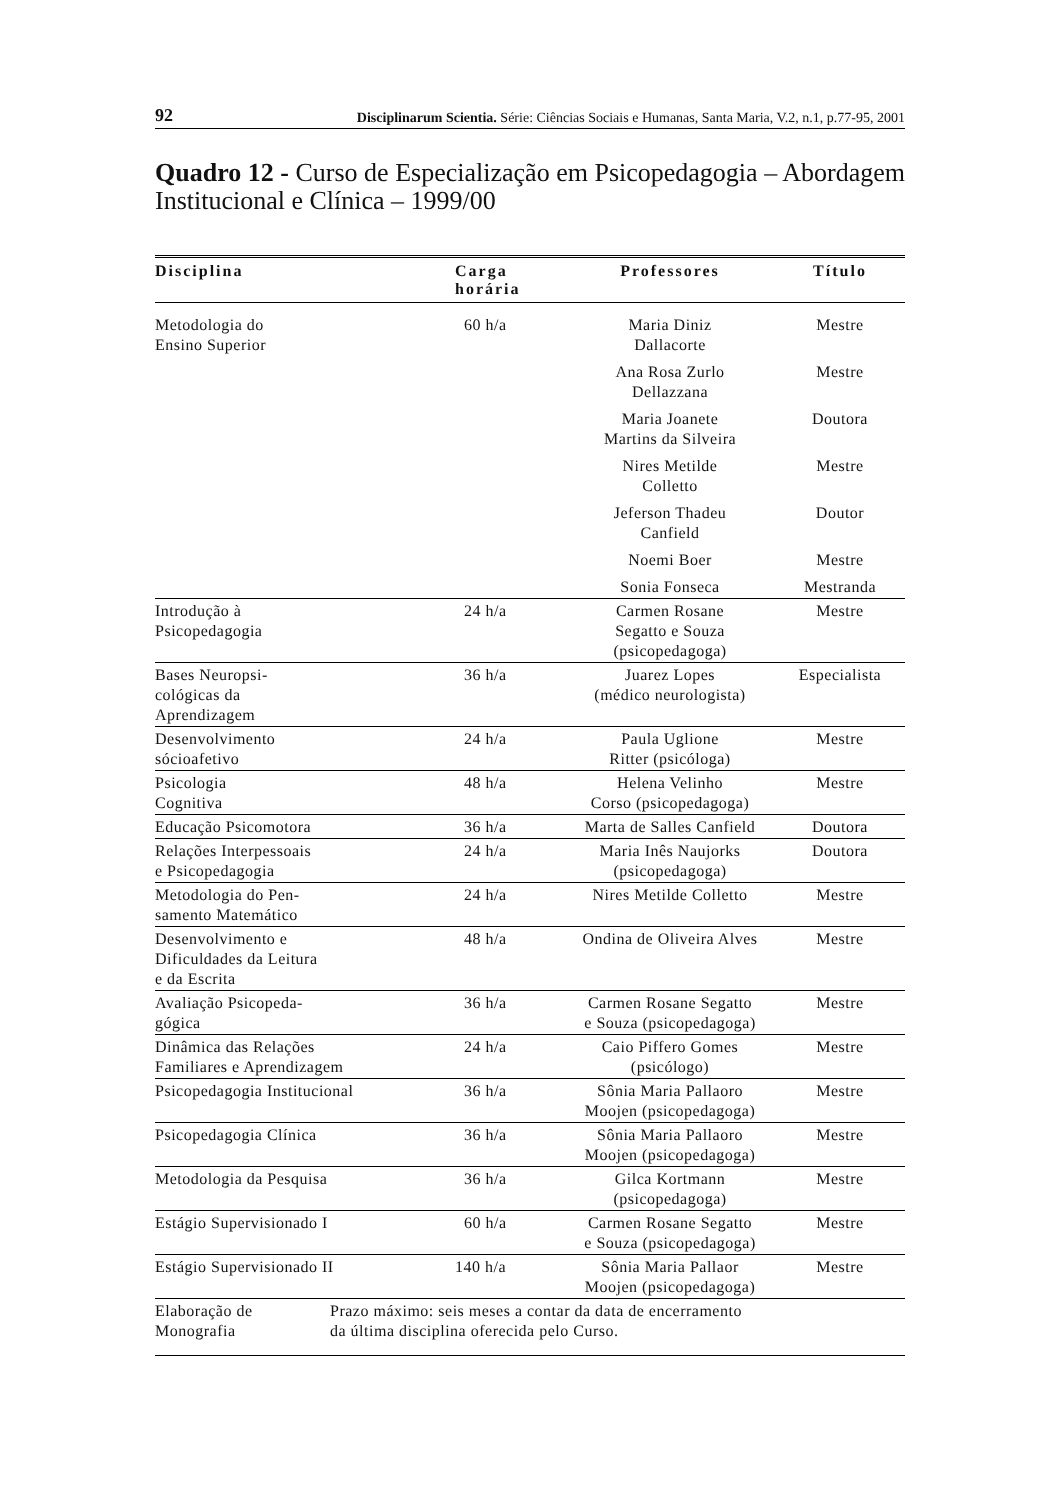92 Disciplinarum Scientia. Série: Ciências Sociais e Humanas, Santa Maria, V.2, n.1, p.77-95, 2001
Quadro 12 - Curso de Especialização em Psicopedagogia – Abordagem Institucional e Clínica – 1999/00
| Disciplina | Carga horária | Professores | Título |
| --- | --- | --- | --- |
| Metodologia do Ensino Superior | 60 h/a | Maria Diniz Dallacorte | Mestre |
| | | Ana Rosa Zurlo Dellazzana | Mestre |
| | | Maria Joanete Martins da Silveira | Doutora |
| | | Nires Metilde Colletto | Mestre |
| | | Jeferson Thadeu Canfield | Doutor |
| | | Noemi Boer | Mestre |
| | | Sonia Fonseca | Mestranda |
| Introdução à Psicopedagogia | 24 h/a | Carmen Rosane Segatto e Souza (psicopedagoga) | Mestre |
| Bases Neuropsi- cológicas da Aprendizagem | 36 h/a | Juarez Lopes (médico neurologista) | Especialista |
| Desenvolvimento sócioafetivo | 24 h/a | Paula Uglione Ritter (psicóloga) | Mestre |
| Psicologia Cognitiva | 48 h/a | Helena Velinho Corso (psicopedagoga) | Mestre |
| Educação Psicomotora | 36 h/a | Marta de Salles Canfield | Doutora |
| Relações Interpessoais e Psicopedagogia | 24 h/a | Maria Inês Naujorks (psicopedagoga) | Doutora |
| Metodologia do Pen- samento Matemático | 24 h/a | Nires Metilde Colletto | Mestre |
| Desenvolvimento e Dificuldades da Leitura e da Escrita | 48 h/a | Ondina de Oliveira Alves | Mestre |
| Avaliação Psicopeda- gógica | 36 h/a | Carmen Rosane Segatto e Souza (psicopedagoga) | Mestre |
| Dinâmica das Relações Familiares e Aprendizagem | 24 h/a | Caio Piffero Gomes (psicólogo) | Mestre |
| Psicopedagogia Institucional | 36 h/a | Sônia Maria Pallaoro Moojen (psicopedagoga) | Mestre |
| Psicopedagogia Clínica | 36 h/a | Sônia Maria Pallaoro Moojen (psicopedagoga) | Mestre |
| Metodologia da Pesquisa | 36 h/a | Gilca Kortmann (psicopedagoga) | Mestre |
| Estágio Supervisionado I | 60 h/a | Carmen Rosane Segatto e Souza (psicopedagoga) | Mestre |
| Estágio Supervisionado II | 140 h/a | Sônia Maria Pallaor Moojen (psicopedagoga) | Mestre |
| Elaboração de Monografia Prazo máximo: seis meses a contar da data de encerramento da última disciplina oferecida pelo Curso. | | | |